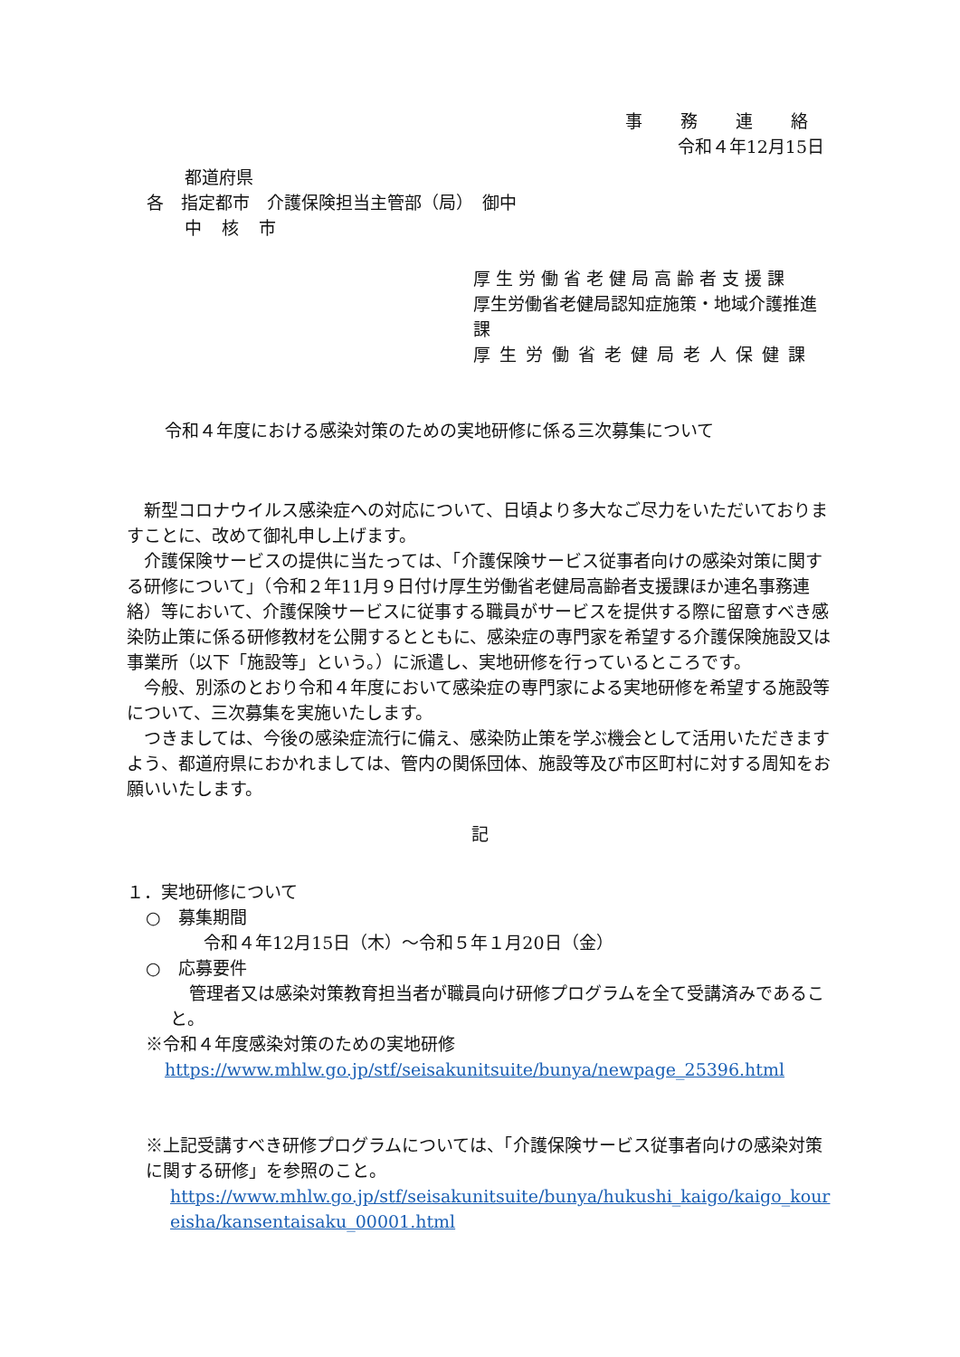事 務 連 絡
令和４年12月15日
都道府県
各　指定都市　介護保険担当主管部（局）　御中
中 核 市
厚生労働省老健局高齢者支援課
厚生労働省老健局認知症施策・地域介護推進課
厚生労働省老健局老人保健課
令和４年度における感染対策のための実地研修に係る三次募集について
　新型コロナウイルス感染症への対応について、日頃より多大なご尽力をいただいておりますことに、改めて御礼申し上げます。
　介護保険サービスの提供に当たっては、「介護保険サービス従事者向けの感染対策に関する研修について」（令和２年11月９日付け厚生労働省老健局高齢者支援課ほか連名事務連絡）等において、介護保険サービスに従事する職員がサービスを提供する際に留意すべき感染防止策に係る研修教材を公開するとともに、感染症の専門家を希望する介護保険施設又は事業所（以下「施設等」という。）に派遣し、実地研修を行っているところです。
　今般、別添のとおり令和４年度において感染症の専門家による実地研修を希望する施設等について、三次募集を実施いたします。
　つきましては、今後の感染症流行に備え、感染防止策を学ぶ機会として活用いただきますよう、都道府県におかれましては、管内の関係団体、施設等及び市区町村に対する周知をお願いいたします。
記
１．実地研修について
○　募集期間
令和４年12月15日（木）～令和５年１月20日（金）
○　応募要件
管理者又は感染対策教育担当者が職員向け研修プログラムを全て受講済みであること。
※令和４年度感染対策のための実地研修
https://www.mhlw.go.jp/stf/seisakunitsuite/bunya/newpage_25396.html
※上記受講すべき研修プログラムについては、「介護保険サービス従事者向けの感染対策に関する研修」を参照のこと。
https://www.mhlw.go.jp/stf/seisakunitsuite/bunya/hukushi_kaigo/kaigo_koureisha/kansentaisaku_00001.html